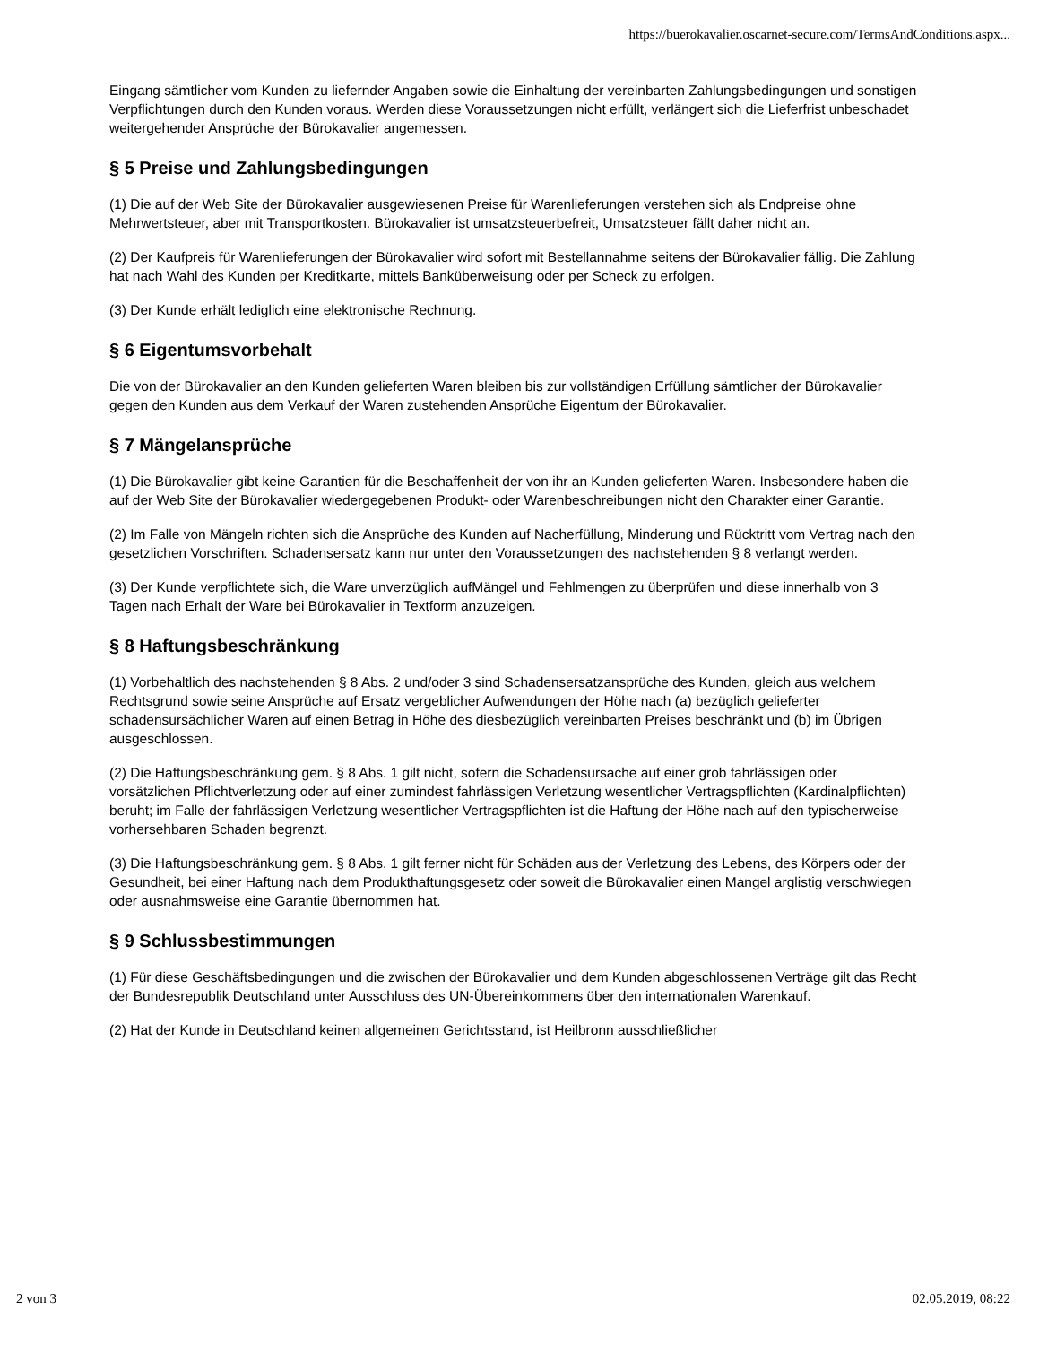https://buerokavalier.oscarnet-secure.com/TermsAndConditions.aspx...
Eingang sämtlicher vom Kunden zu liefernder Angaben sowie die Einhaltung der vereinbarten Zahlungsbedingungen und sonstigen Verpflichtungen durch den Kunden voraus. Werden diese Voraussetzungen nicht erfüllt, verlängert sich die Lieferfrist unbeschadet weitergehender Ansprüche der Bürokavalier angemessen.
§ 5 Preise und Zahlungsbedingungen
(1) Die auf der Web Site der Bürokavalier ausgewiesenen Preise für Warenlieferungen verstehen sich als Endpreise ohne Mehrwertsteuer, aber mit Transportkosten. Bürokavalier ist umsatzsteuerbefreit, Umsatzsteuer fällt daher nicht an.
(2) Der Kaufpreis für Warenlieferungen der Bürokavalier wird sofort mit Bestellannahme seitens der Bürokavalier fällig. Die Zahlung hat nach Wahl des Kunden per Kreditkarte, mittels Banküberweisung oder per Scheck zu erfolgen.
(3) Der Kunde erhält lediglich eine elektronische Rechnung.
§ 6 Eigentumsvorbehalt
Die von der Bürokavalier an den Kunden gelieferten Waren bleiben bis zur vollständigen Erfüllung sämtlicher der Bürokavalier gegen den Kunden aus dem Verkauf der Waren zustehenden Ansprüche Eigentum der Bürokavalier.
§ 7 Mängelansprüche
(1) Die Bürokavalier gibt keine Garantien für die Beschaffenheit der von ihr an Kunden gelieferten Waren. Insbesondere haben die auf der Web Site der Bürokavalier wiedergegebenen Produkt- oder Warenbeschreibungen nicht den Charakter einer Garantie.
(2) Im Falle von Mängeln richten sich die Ansprüche des Kunden auf Nacherfüllung, Minderung und Rücktritt vom Vertrag nach den gesetzlichen Vorschriften. Schadensersatz kann nur unter den Voraussetzungen des nachstehenden § 8 verlangt werden.
(3) Der Kunde verpflichtete sich, die Ware unverzüglich aufMängel und Fehlmengen zu überprüfen und diese innerhalb von 3 Tagen nach Erhalt der Ware bei Bürokavalier in Textform anzuzeigen.
§ 8 Haftungsbeschränkung
(1) Vorbehaltlich des nachstehenden § 8 Abs. 2 und/oder 3 sind Schadensersatzansprüche des Kunden, gleich aus welchem Rechtsgrund sowie seine Ansprüche auf Ersatz vergeblicher Aufwendungen der Höhe nach (a) bezüglich gelieferter schadensursächlicher Waren auf einen Betrag in Höhe des diesbezüglich vereinbarten Preises beschränkt und (b) im Übrigen ausgeschlossen.
(2) Die Haftungsbeschränkung gem. § 8 Abs. 1 gilt nicht, sofern die Schadensursache auf einer grob fahrlässigen oder vorsätzlichen Pflichtverletzung oder auf einer zumindest fahrlässigen Verletzung wesentlicher Vertragspflichten (Kardinalpflichten) beruht; im Falle der fahrlässigen Verletzung wesentlicher Vertragspflichten ist die Haftung der Höhe nach auf den typischerweise vorhersehbaren Schaden begrenzt.
(3) Die Haftungsbeschränkung gem. § 8 Abs. 1 gilt ferner nicht für Schäden aus der Verletzung des Lebens, des Körpers oder der Gesundheit, bei einer Haftung nach dem Produkthaftungsgesetz oder soweit die Bürokavalier einen Mangel arglistig verschwiegen oder ausnahmsweise eine Garantie übernommen hat.
§ 9 Schlussbestimmungen
(1) Für diese Geschäftsbedingungen und die zwischen der Bürokavalier und dem Kunden abgeschlossenen Verträge gilt das Recht der Bundesrepublik Deutschland unter Ausschluss des UN-Übereinkommens über den internationalen Warenkauf.
(2) Hat der Kunde in Deutschland keinen allgemeinen Gerichtsstand, ist Heilbronn ausschließlicher
2 von 3 02.05.2019, 08:22